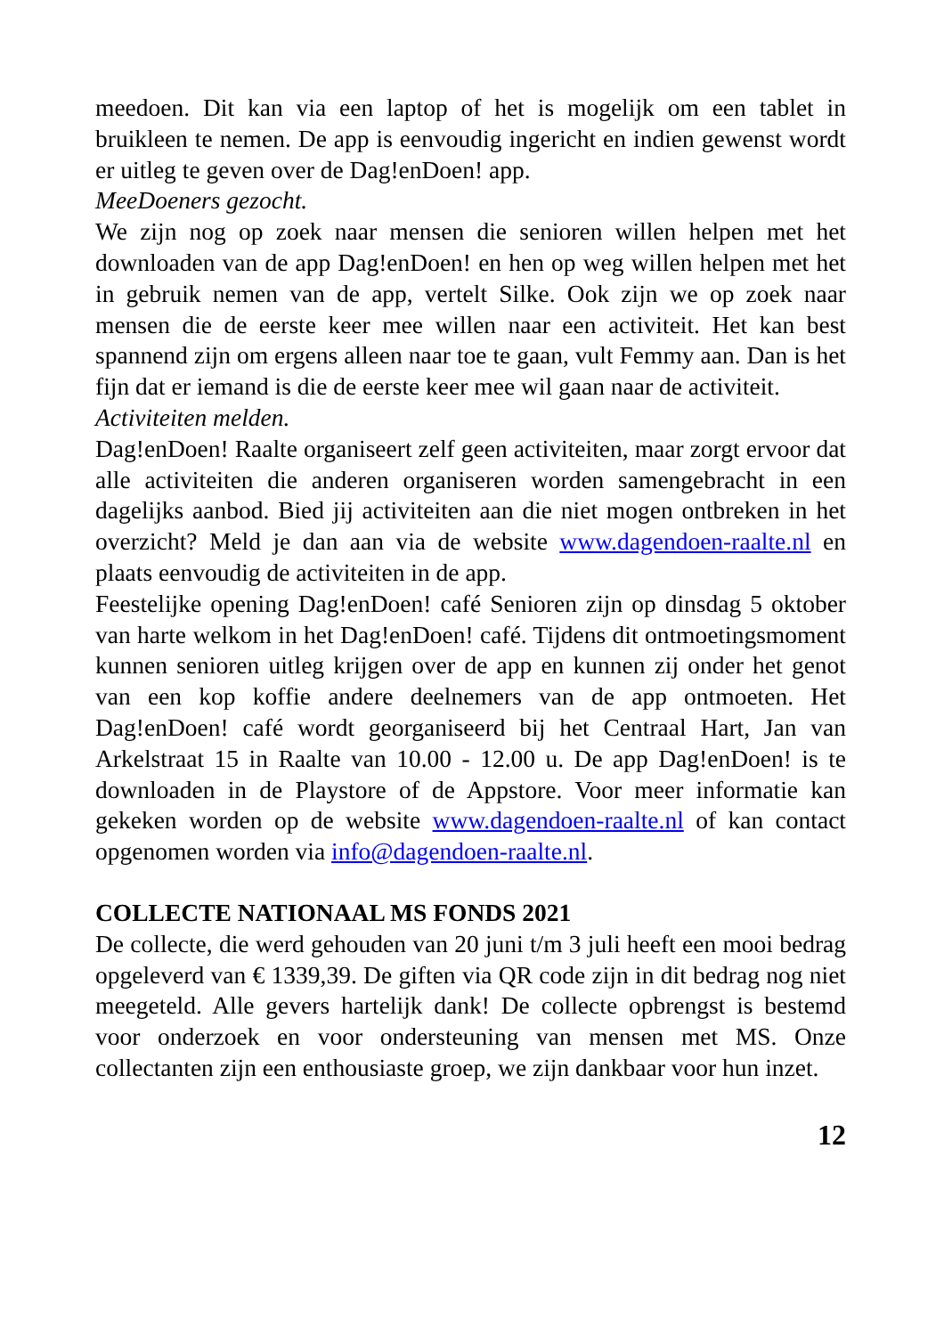meedoen. Dit kan via een laptop of het is mogelijk om een tablet in bruikleen te nemen. De app is eenvoudig ingericht en indien gewenst wordt er uitleg te geven over de Dag!enDoen! app.
MeeDoeners gezocht.
We zijn nog op zoek naar mensen die senioren willen helpen met het downloaden van de app Dag!enDoen! en hen op weg willen helpen met het in gebruik nemen van de app, vertelt Silke. Ook zijn we op zoek naar mensen die de eerste keer mee willen naar een activiteit. Het kan best spannend zijn om ergens alleen naar toe te gaan, vult Femmy aan. Dan is het fijn dat er iemand is die de eerste keer mee wil gaan naar de activiteit.
Activiteiten melden.
Dag!enDoen! Raalte organiseert zelf geen activiteiten, maar zorgt ervoor dat alle activiteiten die anderen organiseren worden samengebracht in een dagelijks aanbod. Bied jij activiteiten aan die niet mogen ontbreken in het overzicht? Meld je dan aan via de website www.dagendoen-raalte.nl en plaats eenvoudig de activiteiten in de app.
Feestelijke opening Dag!enDoen! café Senioren zijn op dinsdag 5 oktober van harte welkom in het Dag!enDoen! café. Tijdens dit ontmoetingsmoment kunnen senioren uitleg krijgen over de app en kunnen zij onder het genot van een kop koffie andere deelnemers van de app ontmoeten. Het Dag!enDoen! café wordt georganiseerd bij het Centraal Hart, Jan van Arkelstraat 15 in Raalte van 10.00 - 12.00 u. De app Dag!enDoen! is te downloaden in de Playstore of de Appstore. Voor meer informatie kan gekeken worden op de website www.dagendoen-raalte.nl of kan contact opgenomen worden via info@dagendoen-raalte.nl.
COLLECTE NATIONAAL MS FONDS 2021
De collecte, die werd gehouden van 20 juni t/m 3 juli heeft een mooi bedrag opgeleverd van € 1339,39. De giften via QR code zijn in dit bedrag nog niet meegeteld. Alle gevers hartelijk dank! De collecte opbrengst is bestemd voor onderzoek en voor ondersteuning van mensen met MS. Onze collectanten zijn een enthousiaste groep, we zijn dankbaar voor hun inzet.
12